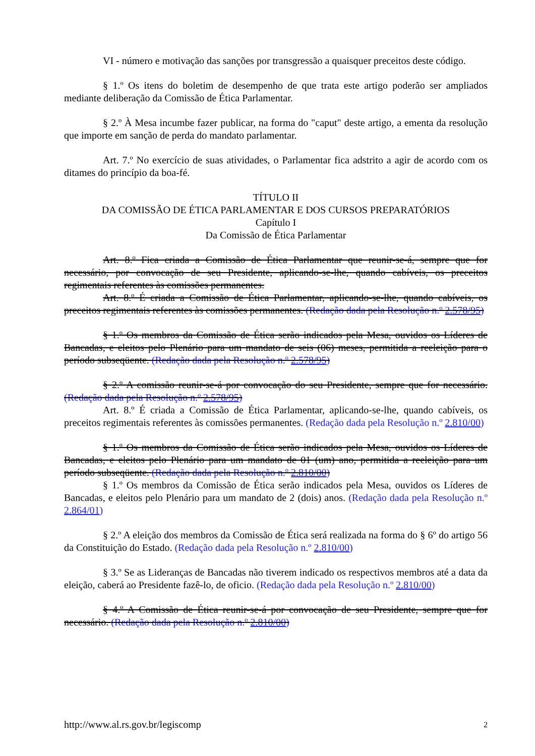VI - número e motivação das sanções por transgressão a quaisquer preceitos deste código.
§ 1.º Os itens do boletim de desempenho de que trata este artigo poderão ser ampliados mediante deliberação da Comissão de Ética Parlamentar.
§ 2.º À Mesa incumbe fazer publicar, na forma do "caput" deste artigo, a ementa da resolução que importe em sanção de perda do mandato parlamentar.
Art. 7.º No exercício de suas atividades, o Parlamentar fica adstrito a agir de acordo com os ditames do princípio da boa-fé.
TÍTULO II
DA COMISSÃO DE ÉTICA PARLAMENTAR E DOS CURSOS PREPARATÓRIOS
Capítulo I
Da Comissão de Ética Parlamentar
Art. 8.º Fica criada a Comissão de Ética Parlamentar que reunir-se-á, sempre que for necessário, por convocação de seu Presidente, aplicando-se-lhe, quando cabíveis, os preceitos regimentais referentes às comissões permanentes.
Art. 8.º É criada a Comissão de Ética Parlamentar, aplicando-se-lhe, quando cabíveis, os preceitos regimentais referentes às comissões permanentes. (Redação dada pela Resolução n.º 2.578/95)
§ 1.º Os membros da Comissão de Ética serão indicados pela Mesa, ouvidos os Líderes de Bancadas, e eleitos pelo Plenário para um mandato de seis (06) meses, permitida a reeleição para o período subseqüente. (Redação dada pela Resolução n.º 2.578/95)
§ 2.º A comissão reunir-se-á por convocação do seu Presidente, sempre que for necessário. (Redação dada pela Resolução n.º 2.578/95)
Art. 8.º É criada a Comissão de Ética Parlamentar, aplicando-se-lhe, quando cabíveis, os preceitos regimentais referentes às comissões permanentes. (Redação dada pela Resolução n.º 2.810/00)
§ 1.º Os membros da Comissão de Ética serão indicados pela Mesa, ouvidos os Líderes de Bancadas, e eleitos pelo Plenário para um mandato de 01 (um) ano, permitida a reeleição para um período subseqüente. (Redação dada pela Resolução n.º 2.810/00)
§ 1.º Os membros da Comissão de Ética serão indicados pela Mesa, ouvidos os Líderes de Bancadas, e eleitos pelo Plenário para um mandato de 2 (dois) anos. (Redação dada pela Resolução n.º 2.864/01)
§ 2.º A eleição dos membros da Comissão de Ética será realizada na forma do § 6º do artigo 56 da Constituição do Estado. (Redação dada pela Resolução n.º 2.810/00)
§ 3.º Se as Lideranças de Bancadas não tiverem indicado os respectivos membros até a data da eleição, caberá ao Presidente fazê-lo, de oficio. (Redação dada pela Resolução n.º 2.810/00)
§ 4.º A Comissão de Ética reunir-se-á por convocação de seu Presidente, sempre que for necessário. (Redação dada pela Resolução n.º 2.810/00)
http://www.al.rs.gov.br/legiscomp 2